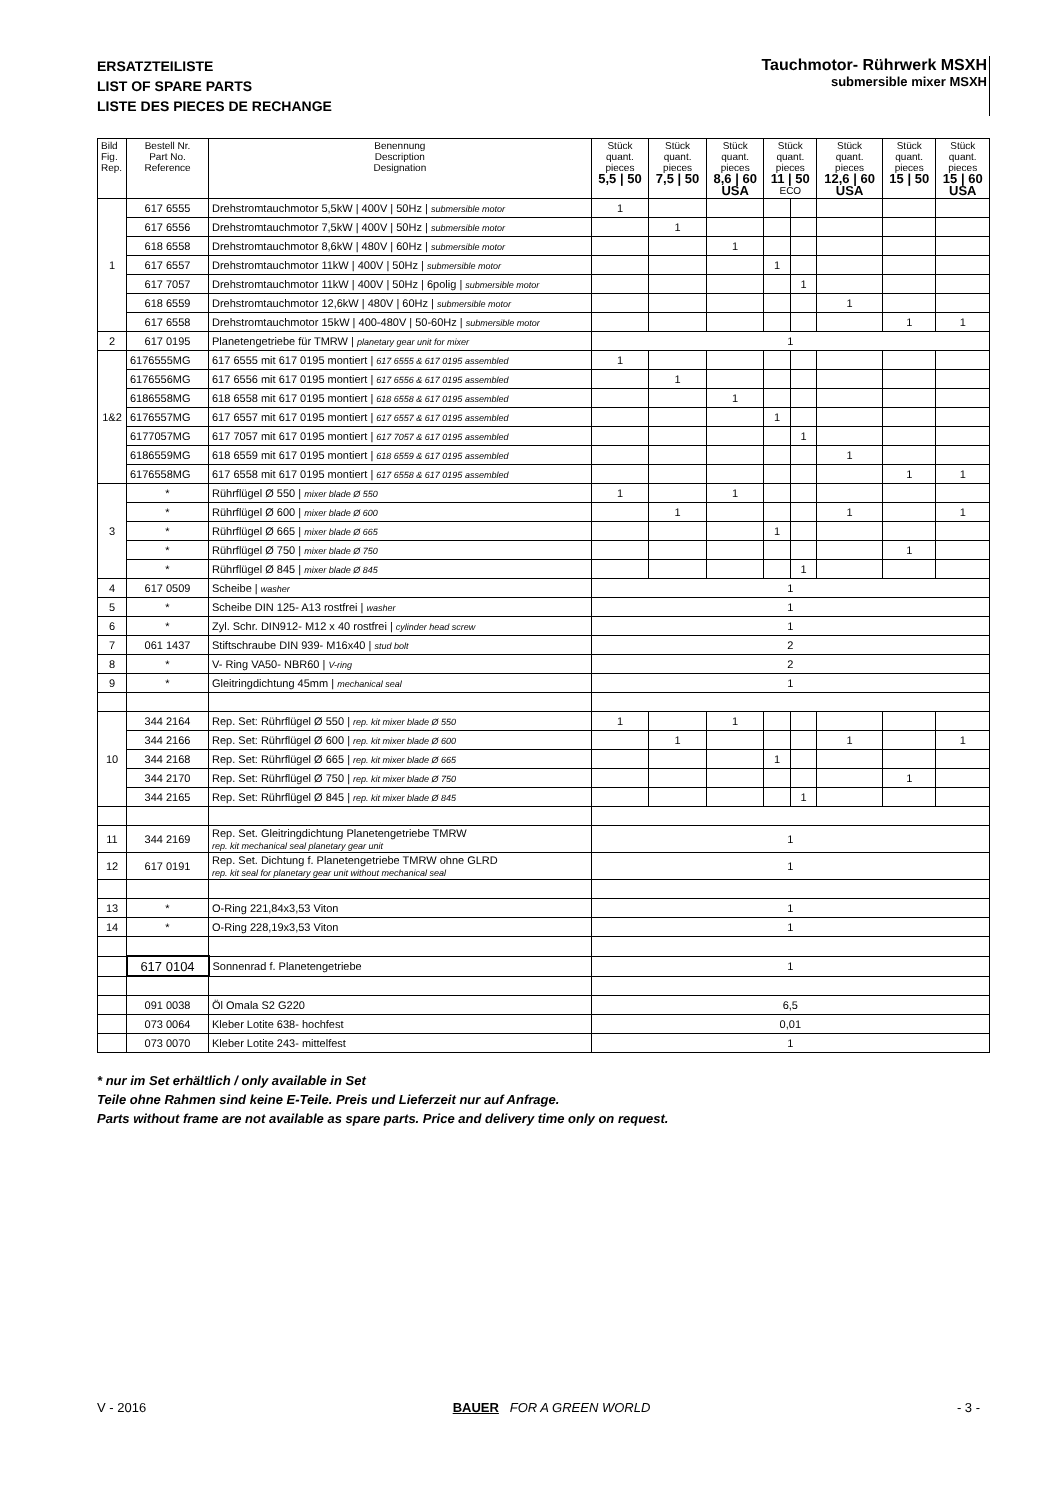ERSATZTEILISTE
LIST OF SPARE PARTS
LISTE DES PIECES DE RECHANGE
Tauchmotor- Rührwerk MSXH
submersible mixer MSXH
| Bild Fig. Rep. | Bestell Nr. Part No. Reference | Benennung Description Designation | Stück quant. pieces 5,5 / 50 | Stück quant. pieces 7,5 / 50 | Stück quant. pieces 8,6 / 60 USA | Stück quant. pieces 11 / 50 ECO | | Stück quant. pieces 12,6 / 60 USA | Stück quant. pieces 15 / 50 | Stück quant. pieces 15 / 60 USA |
| --- | --- | --- | --- | --- | --- | --- | --- | --- | --- | --- |
| 1 | 617 6555 | Drehstromtauchmotor 5,5kW / 400V / 50Hz / submersible motor | 1 | | | | | | | |
| | 617 6556 | Drehstromtauchmotor 7,5kW / 400V / 50Hz / submersible motor | | 1 | | | | | | |
| | 618 6558 | Drehstromtauchmotor 8,6kW / 480V / 60Hz / submersible motor | | | 1 | | | | | |
| | 617 6557 | Drehstromtauchmotor 11kW / 400V / 50Hz / submersible motor | | | | 1 | | | | |
| | 617 7057 | Drehstromtauchmotor 11kW / 400V / 50Hz / 6polig / submersible motor | | | | | 1 | | | |
| | 618 6559 | Drehstromtauchmotor 12,6kW / 480V / 60Hz / submersible motor | | | | | | 1 | | |
| | 617 6558 | Drehstromtauchmotor 15kW / 400-480V / 50-60Hz / submersible motor | | | | | | | 1 | 1 |
| 2 | 617 0195 | Planetengetriebe für TMRW / planetary gear unit for mixer | 1 | | | | | | | |
| 1&2 | 6176555MG | 617 6555 mit 617 0195 montiert / 617 6555 & 617 0195 assembled | 1 | | | | | | | |
| | 6176556MG | 617 6556 mit 617 0195 montiert / 617 6556 & 617 0195 assembled | | 1 | | | | | | |
| | 6186558MG | 618 6558 mit 617 0195 montiert / 618 6558 & 617 0195 assembled | | | 1 | | | | | |
| | 6176557MG | 617 6557 mit 617 0195 montiert / 617 6557 & 617 0195 assembled | | | | 1 | | | | |
| | 6177057MG | 617 7057 mit 617 0195 montiert / 617 7057 & 617 0195 assembled | | | | | 1 | | | |
| | 6186559MG | 618 6559 mit 617 0195 montiert / 618 6559 & 617 0195 assembled | | | | | | 1 | | |
| | 6176558MG | 617 6558 mit 617 0195 montiert / 617 6558 & 617 0195 assembled | | | | | | | 1 | 1 |
| 3 | * | Rührflügel Ø 550 / mixer blade Ø 550 | 1 | | 1 | | | | | |
| | * | Rührflügel Ø 600 / mixer blade Ø 600 | | 1 | | | | 1 | | 1 |
| | * | Rührflügel Ø 665 / mixer blade Ø 665 | | | | 1 | | | | |
| | * | Rührflügel Ø 750 / mixer blade Ø 750 | | | | | | | 1 | |
| | * | Rührflügel Ø 845 / mixer blade Ø 845 | | | | | 1 | | | |
| 4 | 617 0509 | Scheibe / washer | 1 | | | | | | | |
| 5 | * | Scheibe DIN 125- A13 rostfrei / washer | 1 | | | | | | | |
| 6 | * | Zyl. Schr. DIN912- M12 x 40 rostfrei / cylinder head screw | 1 | | | | | | | |
| 7 | 061 1437 | Stiftschraube DIN 939- M16x40 / stud bolt | 2 | | | | | | | |
| 8 | * | V- Ring VA50- NBR60 / V-ring | 2 | | | | | | | |
| 9 | * | Gleitringdichtung 45mm / mechanical seal | 1 | | | | | | | |
| 10 | 344 2164 | Rep. Set: Rührflügel Ø 550 / rep. kit mixer blade Ø 550 | 1 | | 1 | | | | | |
| | 344 2166 | Rep. Set: Rührflügel Ø 600 / rep. kit mixer blade Ø 600 | | 1 | | | | 1 | | 1 |
| | 344 2168 | Rep. Set: Rührflügel Ø 665 / rep. kit mixer blade Ø 665 | | | | 1 | | | | |
| | 344 2170 | Rep. Set: Rührflügel Ø 750 / rep. kit mixer blade Ø 750 | | | | | | | 1 | |
| | 344 2165 | Rep. Set: Rührflügel Ø 845 / rep. kit mixer blade Ø 845 | | | | | 1 | | | |
| 11 | 344 2169 | Rep. Set. Gleitringdichtung Planetengetriebe TMRW rep. kit mechanical seal planetary gear unit | 1 | | | | | | | |
| 12 | 617 0191 | Rep. Set. Dichtung f. Planetengetriebe TMRW ohne GLRD rep. kit seal for planetary gear unit without mechanical seal | 1 | | | | | | | |
| 13 | * | O-Ring 221,84x3,53 Viton | 1 | | | | | | | |
| 14 | * | O-Ring 228,19x3,53 Viton | 1 | | | | | | | |
| | 617 0104 | Sonnenrad f. Planetengetriebe | 1 | | | | | | | |
| | 091 0038 | Öl Omala S2 G220 | 6,5 | | | | | | | |
| | 073 0064 | Kleber Lotite 638- hochfest | 0,01 | | | | | | | |
| | 073 0070 | Kleber Lotite 243- mittelfest | 1 | | | | | | | |
* nur im Set erhältlich / only available in Set
Teile ohne Rahmen sind keine E-Teile. Preis und Lieferzeit nur auf Anfrage.
Parts without frame are not available as spare parts. Price and delivery time only on request.
V - 2016 BAUER FOR A GREEN WORLD - 3 -